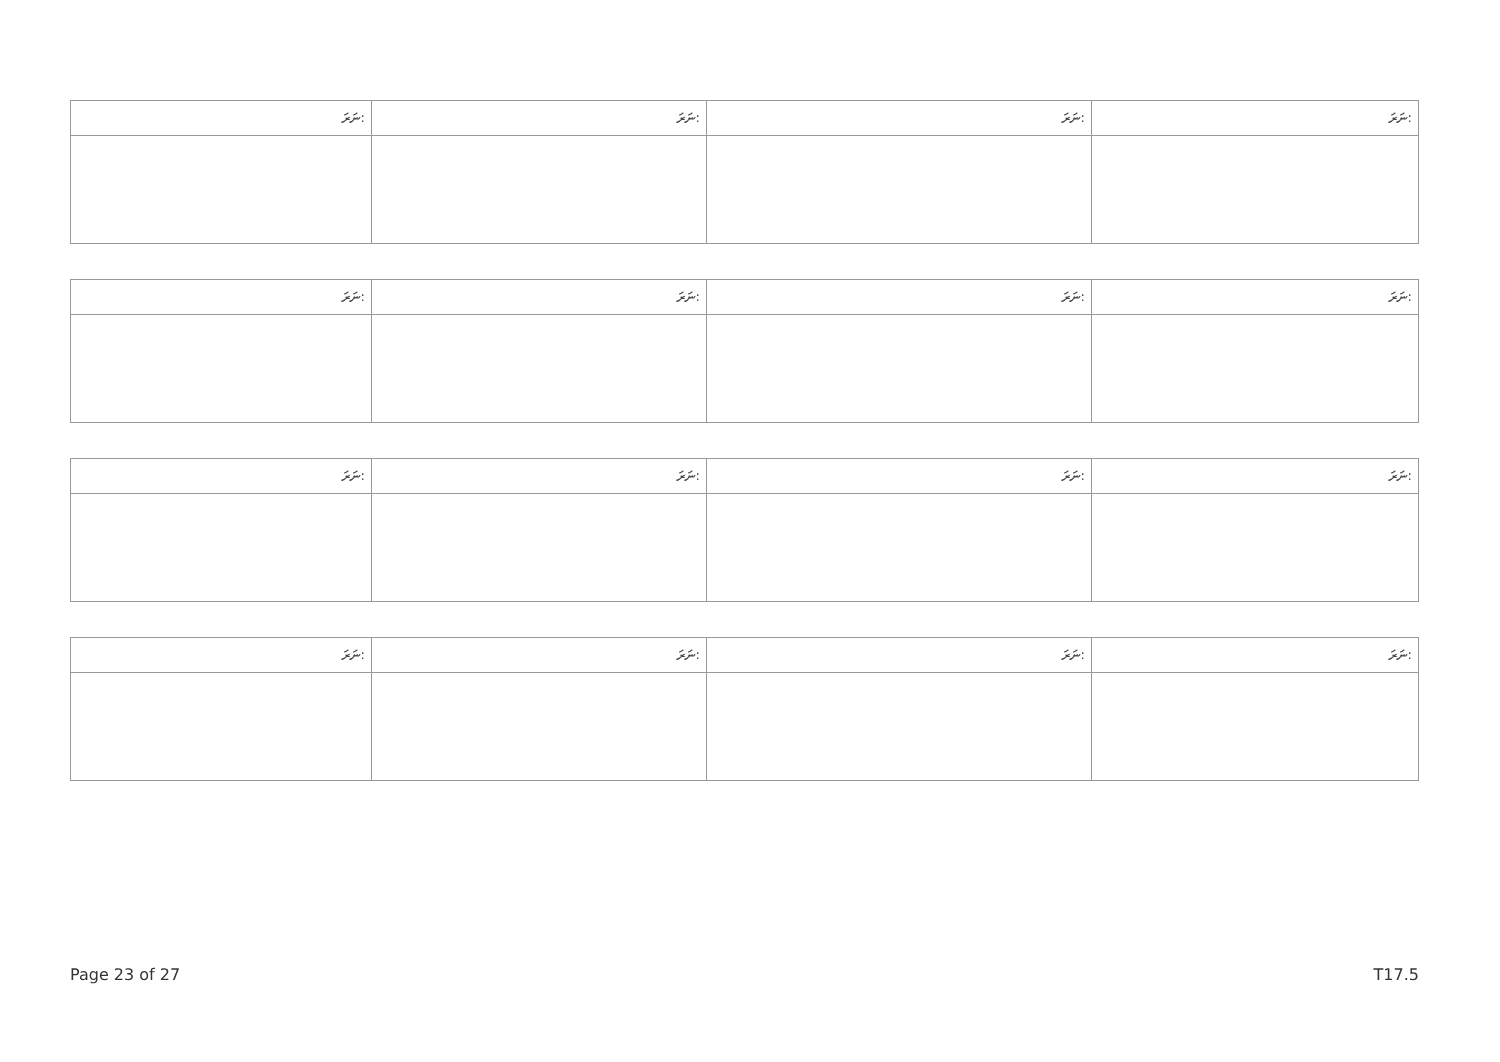| ނަރަ: | ނަރަ: | ނަރަ: | ނަރަ: |
| --- | --- | --- | --- |
| ނަރަ: | ނަރަ: | ނަރަ: | ނަރަ: |
| --- | --- | --- | --- |
| ނަރަ: | ނަރަ: | ނަރަ: | ނަރަ: |
| --- | --- | --- | --- |
| ނަރަ: | ނަރަ: | ނަރަ: | ނަރަ: |
| --- | --- | --- | --- |
Page 23 of 27 T17.5